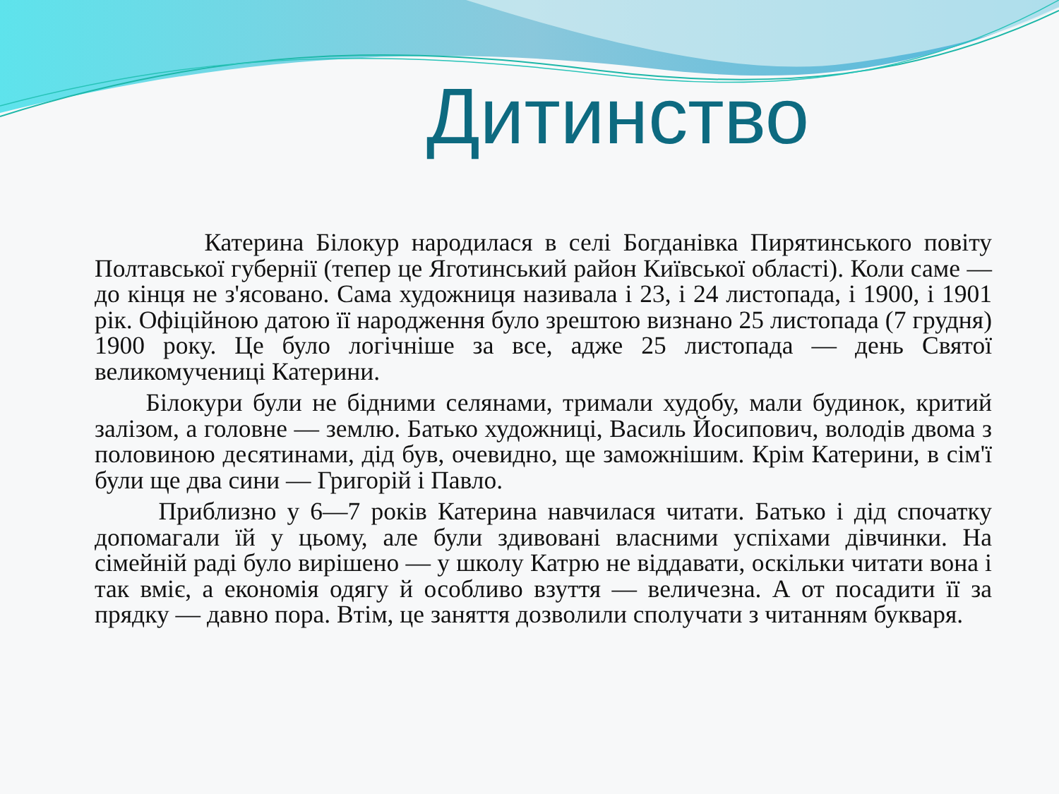Дитинство
Катерина Білокур народилася в селі Богданівка Пирятинського повіту Полтавської губернії (тепер це Яготинський район Київської області). Коли саме — до кінця не з'ясовано. Сама художниця називала і 23, і 24 листопада, і 1900, і 1901 рік. Офіційною датою її народження було зрештою визнано 25 листопада (7 грудня) 1900 року. Це було логічніше за все, адже 25 листопада — день Святої великомучениці Катерини.
Білокури були не бідними селянами, тримали худобу, мали будинок, критий залізом, а головне — землю. Батько художниці, Василь Йосипович, володів двома з половиною десятинами, дід був, очевидно, ще заможнішим. Крім Катерини, в сім'ї були ще два сини — Григорій і Павло.
Приблизно у 6—7 років Катерина навчилася читати. Батько і дід спочатку допомагали їй у цьому, але були здивовані власними успіхами дівчинки. На сімейній раді було вирішено — у школу Катрю не віддавати, оскільки читати вона і так вміє, а економія одягу й особливо взуття — величезна. А от посадити її за прядку — давно пора. Втім, це заняття дозволили сполучати з читанням букваря.